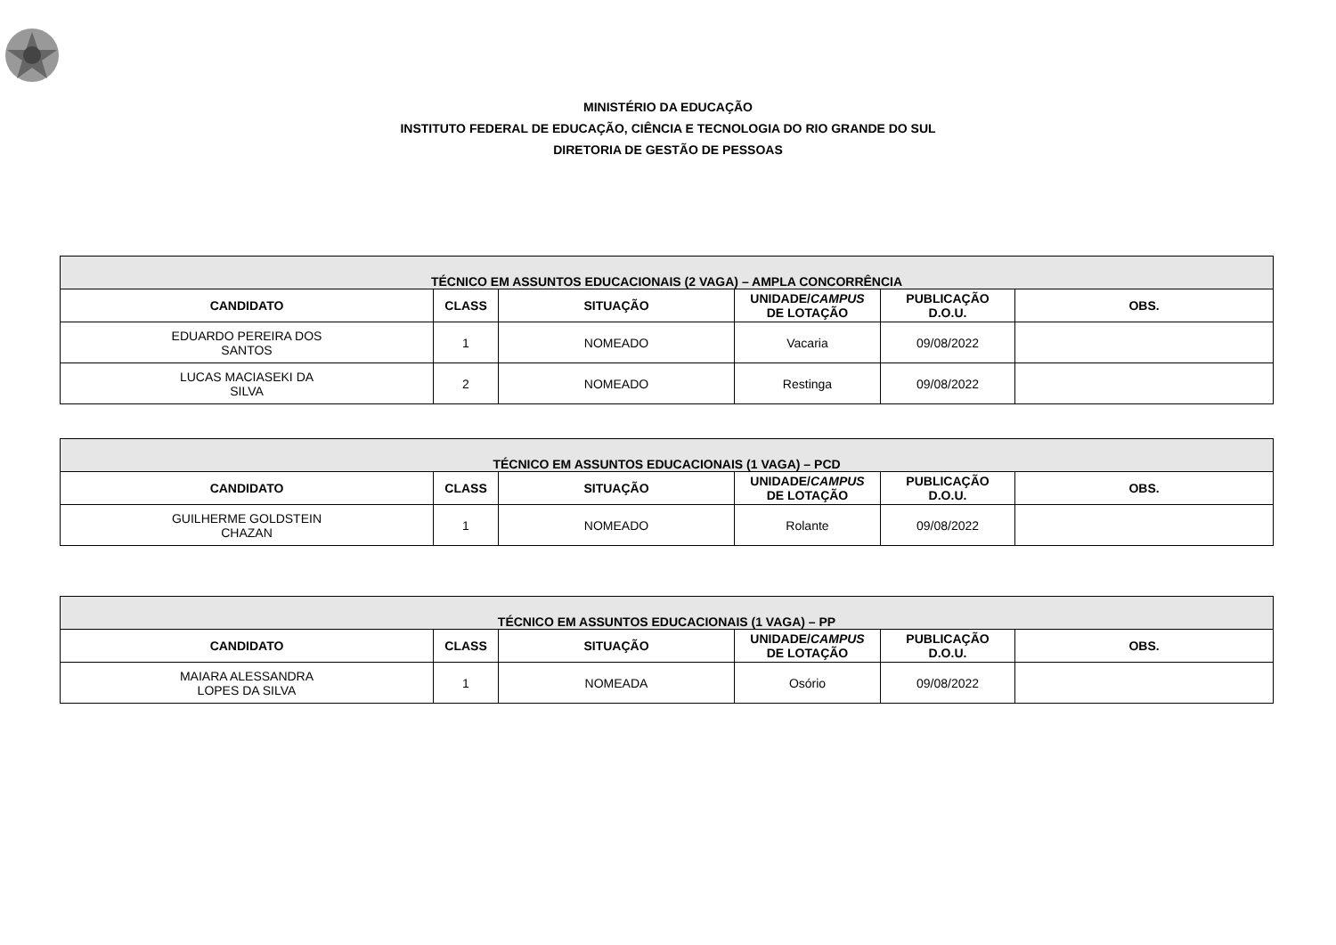MINISTÉRIO DA EDUCAÇÃO
INSTITUTO FEDERAL DE EDUCAÇÃO, CIÊNCIA E TECNOLOGIA DO RIO GRANDE DO SUL
DIRETORIA DE GESTÃO DE PESSOAS
| TÉCNICO EM ASSUNTOS EDUCACIONAIS (2 VAGA) – AMPLA CONCORRÊNCIA | | | | | |
| --- | --- | --- | --- | --- | --- |
| CANDIDATO | CLASS | SITUAÇÃO | UNIDADE/ CAMPUS DE LOTAÇÃO | PUBLICAÇÃO D.O.U. | OBS. |
| EDUARDO PEREIRA DOS SANTOS | 1 | NOMEADO | Vacaria | 09/08/2022 | |
| LUCAS MACIASEKI DA SILVA | 2 | NOMEADO | Restinga | 09/08/2022 | |
| TÉCNICO EM ASSUNTOS EDUCACIONAIS (1 VAGA) – PCD | | | | | |
| --- | --- | --- | --- | --- | --- |
| CANDIDATO | CLASS | SITUAÇÃO | UNIDADE/ CAMPUS DE LOTAÇÃO | PUBLICAÇÃO D.O.U. | OBS. |
| GUILHERME GOLDSTEIN CHAZAN | 1 | NOMEADO | Rolante | 09/08/2022 | |
| TÉCNICO EM ASSUNTOS EDUCACIONAIS (1 VAGA) – PP | | | | | |
| --- | --- | --- | --- | --- | --- |
| CANDIDATO | CLASS | SITUAÇÃO | UNIDADE/ CAMPUS DE LOTAÇÃO | PUBLICAÇÃO D.O.U. | OBS. |
| MAIARA ALESSANDRA LOPES DA SILVA | 1 | NOMEADA | Osório | 09/08/2022 | |